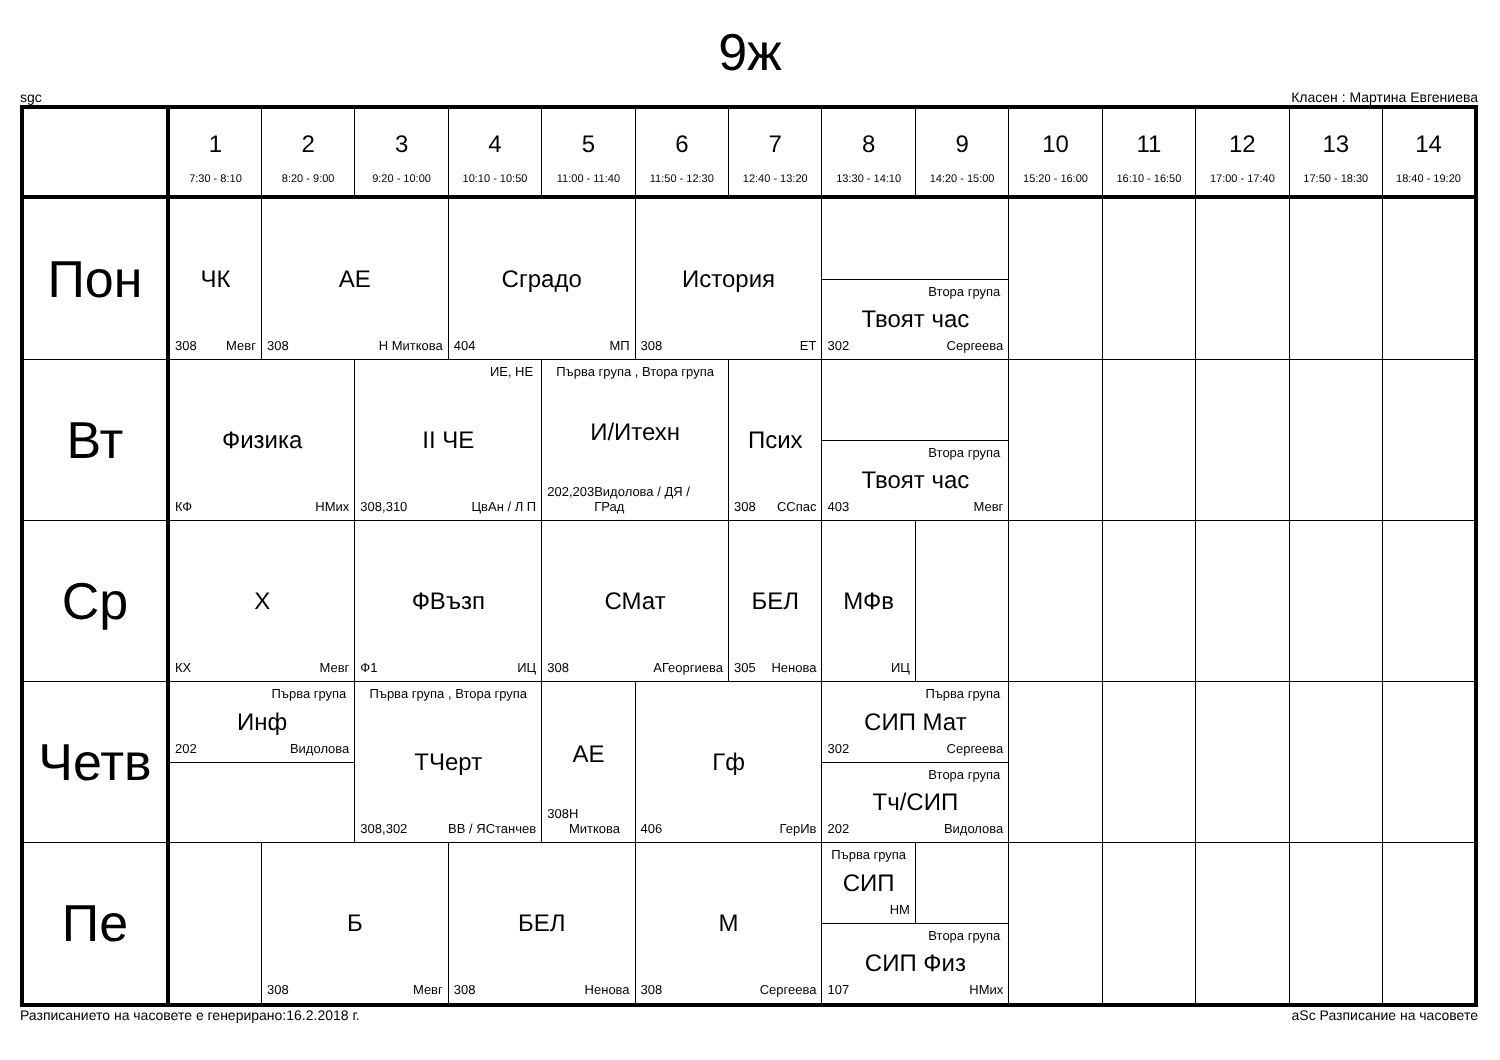9ж
sgc Класен : Мартина Евгениева
| | 1 7:30 - 8:10 | 2 8:20 - 9:00 | 3 9:20 - 10:00 | 4 10:10 - 10:50 | 5 11:00 - 11:40 | 6 11:50 - 12:30 | 7 12:40 - 13:20 | 8 13:30 - 14:10 | 9 14:20 - 15:00 | 10 15:20 - 16:00 | 11 16:10 - 16:50 | 12 17:00 - 17:40 | 13 17:50 - 18:30 | 14 18:40 - 19:20 |
| Пон | ЧК 308 Мевг | АЕ 308 Н Миткова | | Сградо 404 МП | | История 308 ЕТ | | Втора група Твоят час 302 Сергеева | | | | | | |
| Вт | Физика КФ НМих | | ИЕ, НЕ II ЧЕ 308,310 ЦвАн / Л П | | Първа група , Втора група И/Итехн 202,203 Видолова / ДЯ / ГРад | | Псих 308 ССпас | Втора група Твоят час 403 Мевг | | | | | | |
| Ср | Х КХ Мевг | | ФВъзп Ф1 ИЦ | | СМат 308 АГеоргиева | | БЕЛ 305 Ненова | МФв ИЦ | | | | | | |
| Четв | Първа група Инф 202 Видолова | | Първа група , Втора група ТЧерт 308,302 ВВ / ЯСтанчев | | АЕ 308 Н Миткова | Гф 406 ГерИв | | Първа група СИП Мат 302 Сергеева Втора група Тч/СИП 202 Видолова | | | | | | |
| Пе | | Б 308 Мевг | | БЕЛ 308 Ненова | | М 308 Сергеева | | Първа група СИП НМ Втора група СИП Физ 107 НМих | | | | | | |
Разписанието на часовете е генерирано:16.2.2018 г. aSc Разписание на часовете